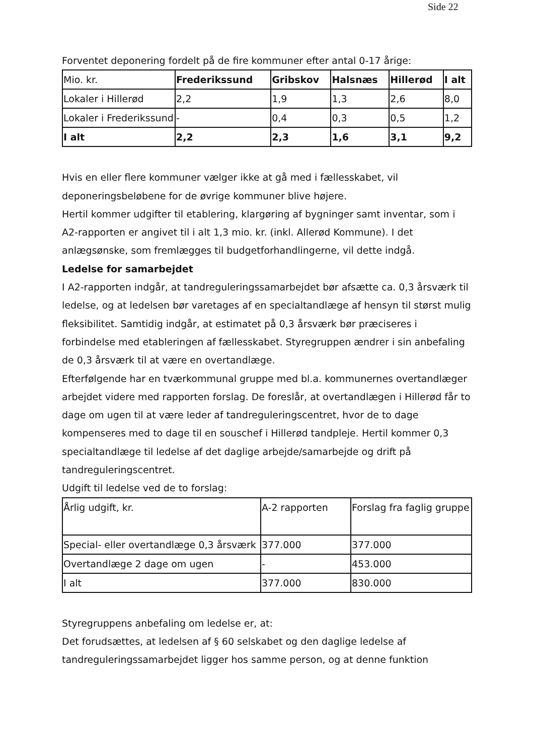Side 22
Forventet deponering fordelt på de fire kommuner efter antal 0-17 årige:
| Mio. kr. | Frederikssund | Gribskov | Halsnæs | Hillerød | I alt |
| Lokaler i Hillerød | 2,2 | 1,9 | 1,3 | 2,6 | 8,0 |
| Lokaler i Frederikssund | - | 0,4 | 0,3 | 0,5 | 1,2 |
| I alt | 2,2 | 2,3 | 1,6 | 3,1 | 9,2 |
Hvis en eller flere kommuner vælger ikke at gå med i fællesskabet, vil deponeringsbeløbene for de øvrige kommuner blive højere.
Hertil kommer udgifter til etablering, klargøring af bygninger samt inventar, som i A2-rapporten er angivet til i alt 1,3 mio. kr. (inkl. Allerød Kommune). I det anlægsønske, som fremlægges til budgetforhandlingerne, vil dette indgå.
Ledelse for samarbejdet
I A2-rapporten indgår, at tandreguleringssamarbejdet bør afsætte ca. 0,3 årsværk til ledelse, og at ledelsen bør varetages af en specialtandlæge af hensyn til størst mulig fleksibilitet. Samtidig indgår, at estimatet på 0,3 årsværk bør præciseres i forbindelse med etableringen af fællesskabet. Styregruppen ændrer i sin anbefaling de 0,3 årsværk til at være en overtandlæge.
Efterfølgende har en tværkommunal gruppe med bl.a. kommunernes overtandlæger arbejdet videre med rapporten forslag. De foreslår, at overtandlægen i Hillerød får to dage om ugen til at være leder af tandreguleringscentret, hvor de to dage kompenseres med to dage til en souschef i Hillerød tandpleje. Hertil kommer 0,3 specialtandlæge til ledelse af det daglige arbejde/samarbejde og drift på tandreguleringscentret.
Udgift til ledelse ved de to forslag:
| Årlig udgift, kr. | A-2 rapporten | Forslag fra faglig gruppe |
| Special- eller overtandlæge 0,3 årsværk | 377.000 | 377.000 |
| Overtandlæge 2 dage om ugen | - | 453.000 |
| I alt | 377.000 | 830.000 |
Styregruppens anbefaling om ledelse er, at:
Det forudsættes, at ledelsen af § 60 selskabet og den daglige ledelse af tandreguleringssamarbejdet ligger hos samme person, og at denne funktion